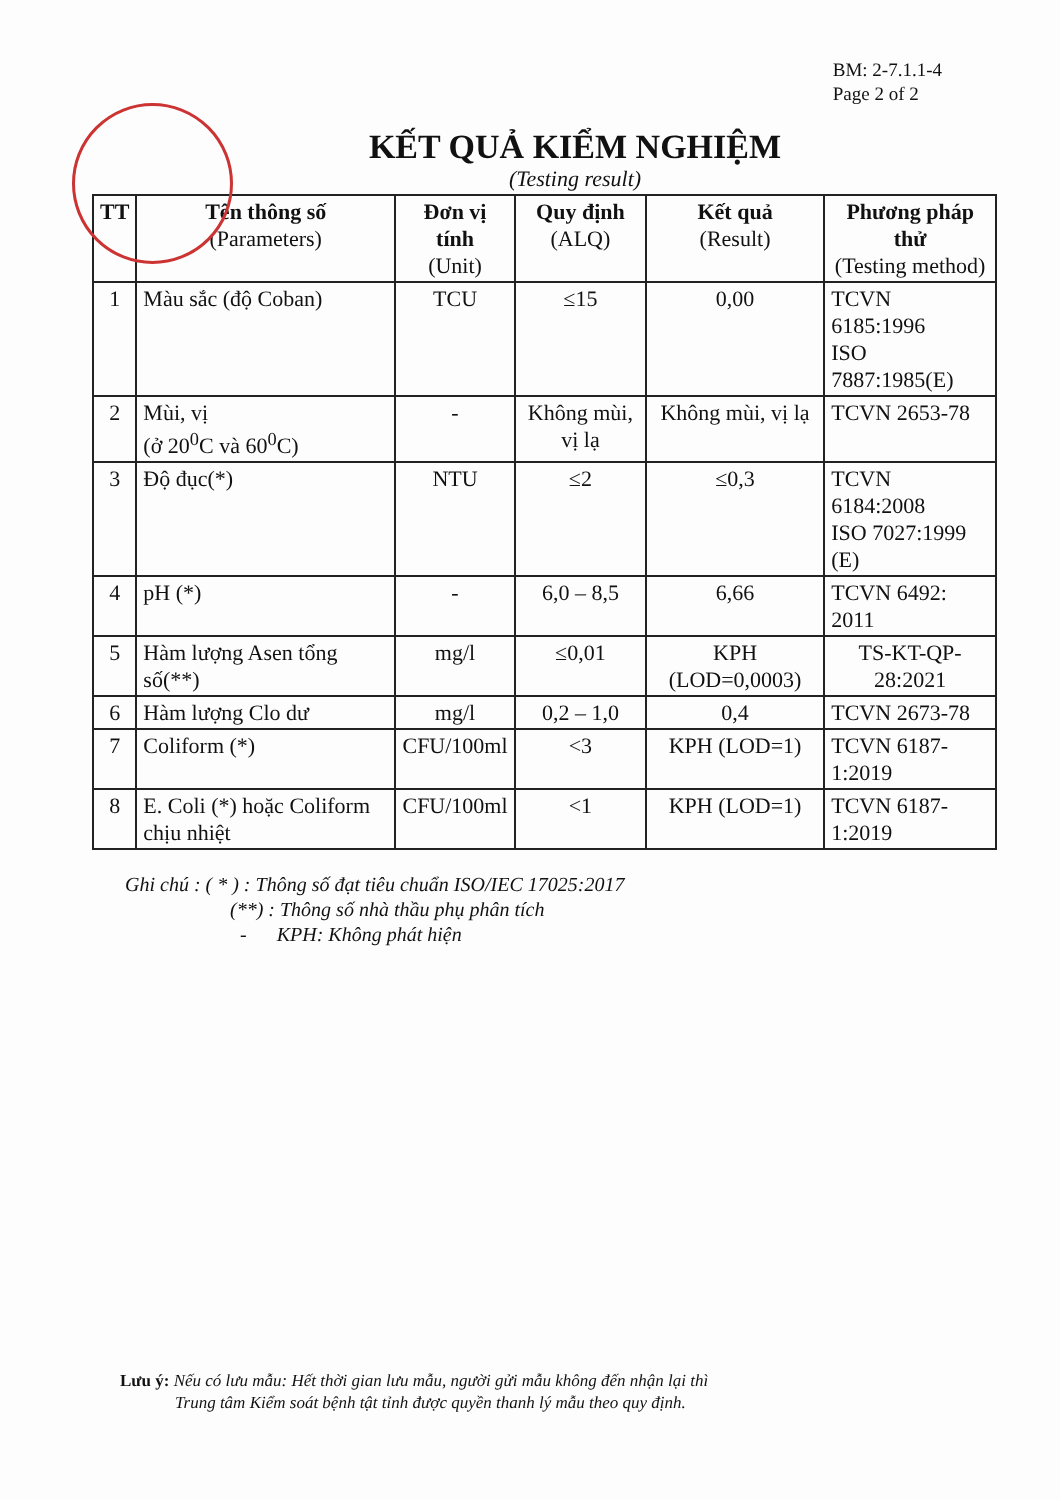BM: 2-7.1.1-4
Page 2 of 2
KẾT QUẢ KIỂM NGHIỆM
(Testing result)
| TT | Tên thông số (Parameters) | Đơn vị tính (Unit) | Quy định (ALQ) | Kết quả (Result) | Phương pháp thử (Testing method) |
| --- | --- | --- | --- | --- | --- |
| 1 | Màu sắc (độ Coban) | TCU | ≤15 | 0,00 | TCVN 6185:1996 ISO 7887:1985(E) |
| 2 | Mùi, vị (ở 20<sup>0</sup>C và 60<sup>0</sup>C) | - | Không mùi, vị lạ | Không mùi, vị lạ | TCVN 2653-78 |
| 3 | Độ đục(*) | NTU | ≤2 | ≤0,3 | TCVN 6184:2008 ISO 7027:1999 (E) |
| 4 | pH (*) | - | 6,0 – 8,5 | 6,66 | TCVN 6492: 2011 |
| 5 | Hàm lượng Asen tổng số(**) | mg/l | ≤0,01 | KPH (LOD=0,0003) | TS-KT-QP-28:2021 |
| 6 | Hàm lượng Clo dư | mg/l | 0,2 – 1,0 | 0,4 | TCVN 2673-78 |
| 7 | Coliform (*) | CFU/100ml | <3 | KPH (LOD=1) | TCVN 6187-1:2019 |
| 8 | E. Coli (*) hoặc Coliform chịu nhiệt | CFU/100ml | <1 | KPH (LOD=1) | TCVN 6187-1:2019 |
Ghi chú : ( * ) : Thông số đạt tiêu chuẩn ISO/IEC 17025:2017
(**) : Thông số nhà thầu phụ phân tích
- KPH: Không phát hiện
Lưu ý: Nếu có lưu mẫu: Hết thời gian lưu mẫu, người gửi mẫu không đến nhận lại thì
Trung tâm Kiểm soát bệnh tật tỉnh được quyền thanh lý mẫu theo quy định.